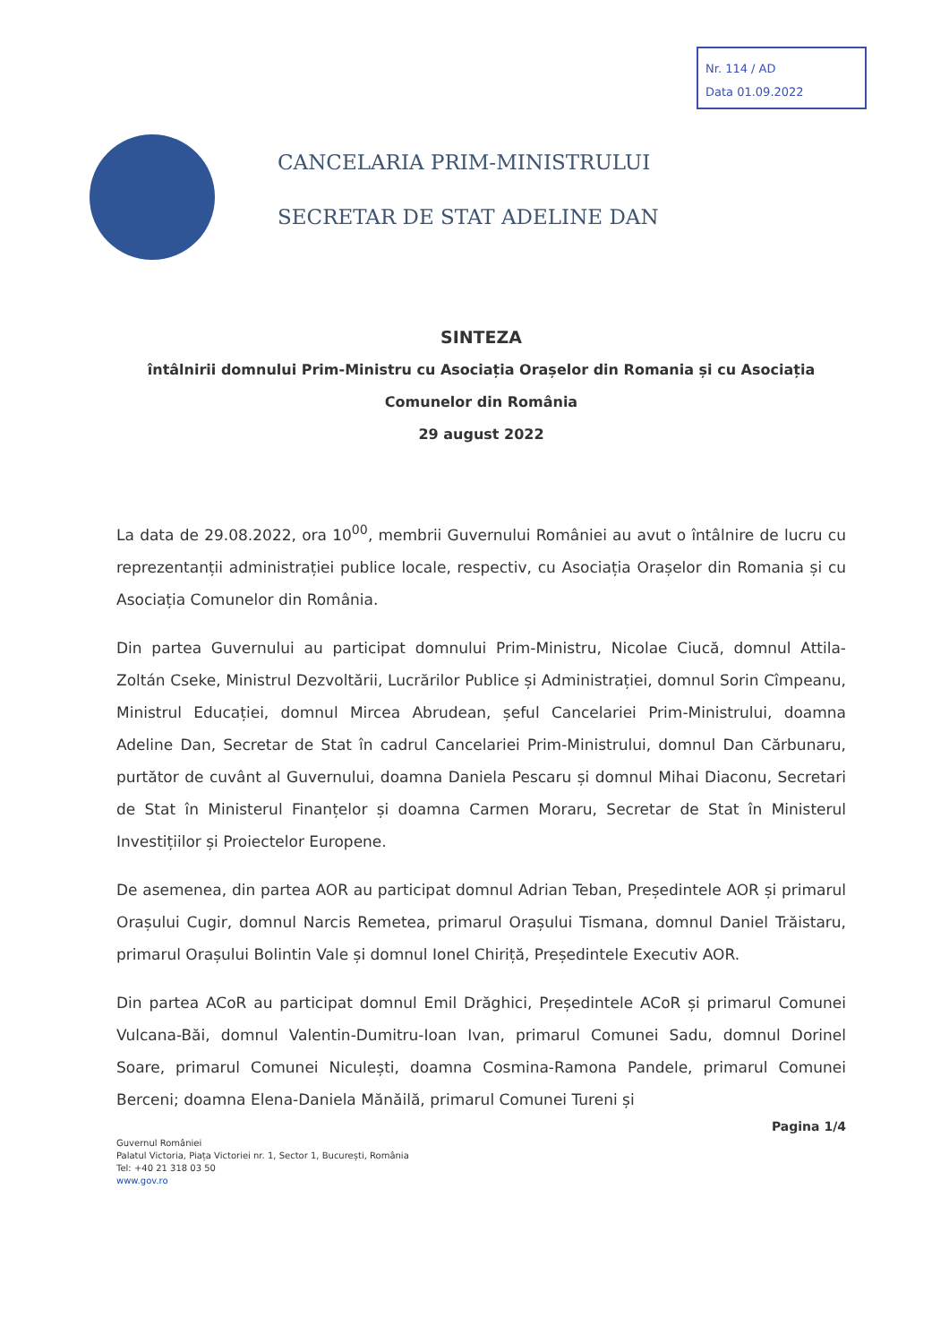Nr. 114 / AD
Data 01.09.2022
CANCELARIA PRIM-MINISTRULUI
SECRETAR DE STAT ADELINE DAN
SINTEZA
întâlnirii domnului Prim-Ministru cu Asociația Orașelor din Romania și cu Asociația Comunelor din România
29 august 2022
La data de 29.08.2022, ora 10<sup>00</sup>, membrii Guvernului României au avut o întâlnire de lucru cu reprezentanții administrației publice locale, respectiv, cu Asociația Orașelor din Romania și cu Asociația Comunelor din România.
Din partea Guvernului au participat domnului Prim-Ministru, Nicolae Ciucă, domnul Attila-Zoltán Cseke, Ministrul Dezvoltării, Lucrărilor Publice și Administrației, domnul Sorin Cîmpeanu, Ministrul Educației, domnul Mircea Abrudean, șeful Cancelariei Prim-Ministrului, doamna Adeline Dan, Secretar de Stat în cadrul Cancelariei Prim-Ministrului, domnul Dan Cărbunaru, purtător de cuvânt al Guvernului, doamna Daniela Pescaru și domnul Mihai Diaconu, Secretari de Stat în Ministerul Finanțelor și doamna Carmen Moraru, Secretar de Stat în Ministerul Investițiilor și Proiectelor Europene.
De asemenea, din partea AOR au participat domnul Adrian Teban, Președintele AOR și primarul Orașului Cugir, domnul Narcis Remetea, primarul Orașului Tismana, domnul Daniel Trăistaru, primarul Orașului Bolintin Vale și domnul Ionel Chiriță, Președintele Executiv AOR.
Din partea ACoR au participat domnul Emil Drăghici, Președintele ACoR și primarul Comunei Vulcana-Băi, domnul Valentin-Dumitru-Ioan Ivan, primarul Comunei Sadu, domnul Dorinel Soare, primarul Comunei Niculești, doamna Cosmina-Ramona Pandele, primarul Comunei Berceni; doamna Elena-Daniela Mănăilă, primarul Comunei Tureni și
Pagina 1/4
Guvernul României
Palatul Victoria, Piața Victoriei nr. 1, Sector 1, București, România
Tel: +40 21 318 03 50
www.gov.ro